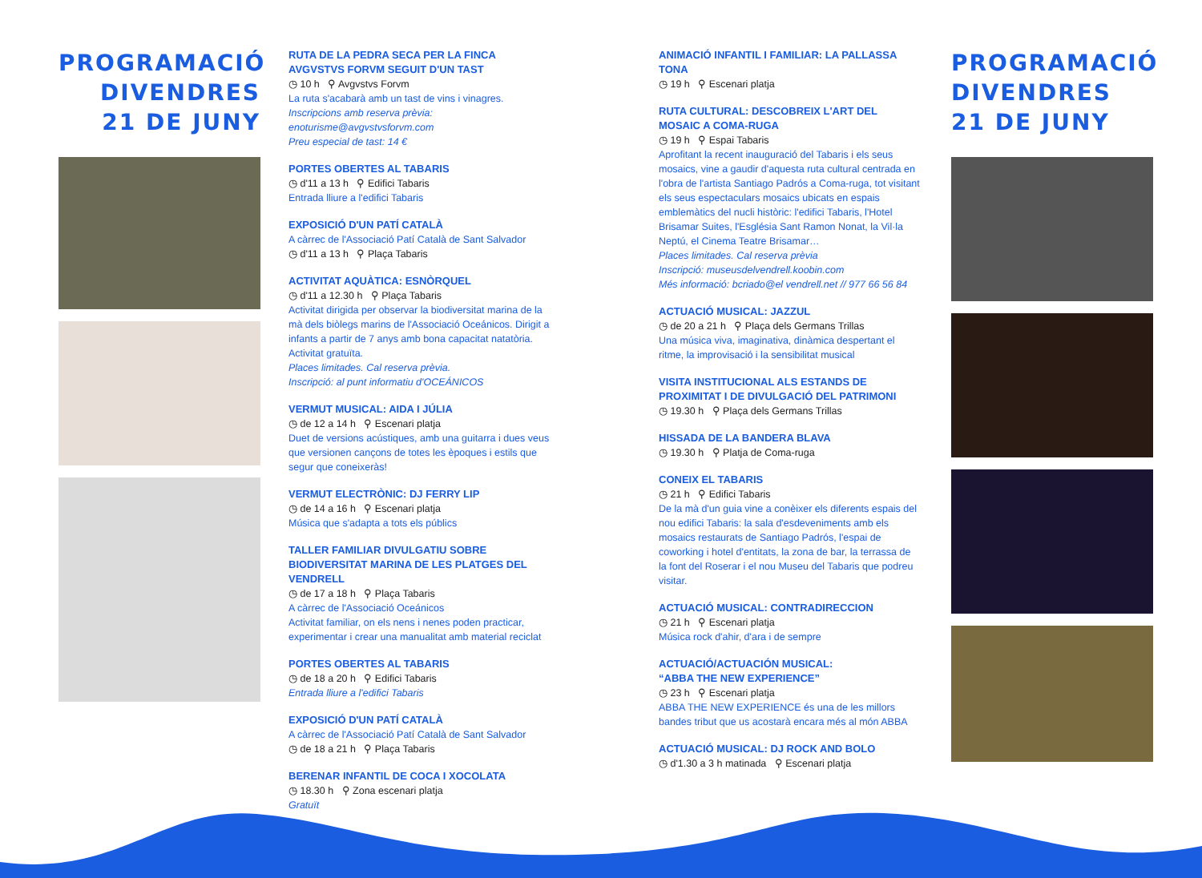PROGRAMACIÓ DIVENDRES 21 DE JUNY
RUTA DE LA PEDRA SECA PER LA FINCA AVGVSTVS FORVM SEGUIT D'UN TAST
◷ 10 h ⚲ Avgvstvs Forvm
La ruta s'acabarà amb un tast de vins i vinagres.
Inscripcions amb reserva prèvia:
enoturisme@avgvstvsforvm.com
Preu especial de tast: 14 €
PORTES OBERTES AL TABARIS
◷ d'11 a 13 h ⚲ Edifici Tabaris
Entrada lliure a l'edifici Tabaris
EXPOSICIÓ D'UN PATÍ CATALÀ
A càrrec de l'Associació Patí Català de Sant Salvador
◷ d'11 a 13 h ⚲ Plaça Tabaris
ACTIVITAT AQUÀTICA: ESNÒRQUEL
◷ d'11 a 12.30 h ⚲ Plaça Tabaris
Activitat dirigida per observar la biodiversitat marina de la mà dels biòlegs marins de l'Associació Oceánicos. Dirigit a infants a partir de 7 anys amb bona capacitat natatòria. Activitat gratuïta.
Places limitades. Cal reserva prèvia.
Inscripció: al punt informatiu d'OCEÁNICOS
VERMUT MUSICAL: AIDA I JÚLIA
◷ de 12 a 14 h ⚲ Escenari platja
Duet de versions acústiques, amb una guitarra i dues veus que versionen cançons de totes les èpoques i estils que segur que coneixeràs!
VERMUT ELECTRÒNIC: DJ FERRY LIP
◷ de 14 a 16 h ⚲ Escenari platja
Música que s'adapta a tots els públics
TALLER FAMILIAR DIVULGATIU SOBRE BIODIVERSITAT MARINA DE LES PLATGES DEL VENDRELL
◷ de 17 a 18 h ⚲ Plaça Tabaris
A càrrec de l'Associació Oceánicos
Activitat familiar, on els nens i nenes poden practicar, experimentar i crear una manualitat amb material reciclat
PORTES OBERTES AL TABARIS
◷ de 18 a 20 h ⚲ Edifici Tabaris
Entrada lliure a l'edifici Tabaris
EXPOSICIÓ D'UN PATÍ CATALÀ
A càrrec de l'Associació Patí Català de Sant Salvador
◷ de 18 a 21 h ⚲ Plaça Tabaris
BERENAR INFANTIL DE COCA I XOCOLATA
◷ 18.30 h ⚲ Zona escenari platja
Gratuït
ANIMACIÓ INFANTIL I FAMILIAR: LA PALLASSA TONA
◷ 19 h ⚲ Escenari platja
RUTA CULTURAL: DESCOBREIX L'ART DEL MOSAIC A COMA-RUGA
◷ 19 h ⚲ Espai Tabaris
Aprofitant la recent inauguració del Tabaris i els seus mosaics, vine a gaudir d'aquesta ruta cultural centrada en l'obra de l'artista Santiago Padrós a Coma-ruga, tot visitant els seus espectaculars mosaics ubicats en espais emblemàtics del nucli històric: l'edifici Tabaris, l'Hotel Brisamar Suites, l'Església Sant Ramon Nonat, la Vil·la Neptú, el Cinema Teatre Brisamar…
Places limitades. Cal reserva prèvia
Inscripció: museusdelvendrell.koobin.com
Més informació: bcriado@el vendrell.net // 977 66 56 84
ACTUACIÓ MUSICAL: JAZZUL
◷ de 20 a 21 h ⚲ Plaça dels Germans Trillas
Una música viva, imaginativa, dinàmica despertant el ritme, la improvisació i la sensibilitat musical
VISITA INSTITUCIONAL ALS ESTANDS DE PROXIMITAT I DE DIVULGACIÓ DEL PATRIMONI
◷ 19.30 h ⚲ Plaça dels Germans Trillas
HISSADA DE LA BANDERA BLAVA
◷ 19.30 h ⚲ Platja de Coma-ruga
CONEIX EL TABARIS
◷ 21 h ⚲ Edifici Tabaris
De la mà d'un guia vine a conèixer els diferents espais del nou edifici Tabaris: la sala d'esdeveniments amb els mosaics restaurats de Santiago Padrós, l'espai de coworking i hotel d'entitats, la zona de bar, la terrassa de la font del Roserar i el nou Museu del Tabaris que podreu visitar.
ACTUACIÓ MUSICAL: CONTRADIRECCION
◷ 21 h ⚲ Escenari platja
Música rock d'ahir, d'ara i de sempre
ACTUACIÓ/ACTUACIÓN MUSICAL:
“ABBA THE NEW EXPERIENCE”
◷ 23 h ⚲ Escenari platja
ABBA THE NEW EXPERIENCE és una de les millors bandes tribut que us acostarà encara més al món ABBA
ACTUACIÓ MUSICAL: DJ ROCK AND BOLO
◷ d'1.30 a 3 h matinada ⚲ Escenari platja
PROGRAMACIÓ DIVENDRES 21 DE JUNY